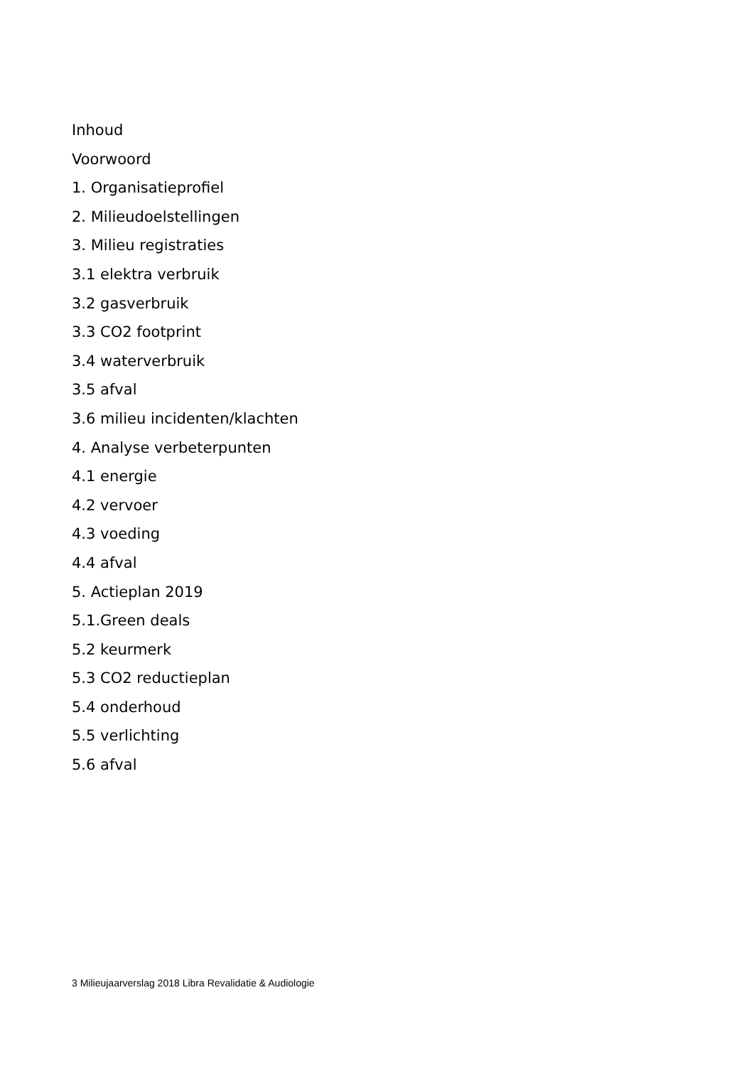Inhoud
Voorwoord
1. Organisatieprofiel
2. Milieudoelstellingen
3. Milieu registraties
3.1 elektra verbruik
3.2 gasverbruik
3.3 CO2 footprint
3.4 waterverbruik
3.5 afval
3.6 milieu incidenten/klachten
4. Analyse verbeterpunten
4.1 energie
4.2 vervoer
4.3 voeding
4.4 afval
5. Actieplan 2019
5.1.Green deals
5.2 keurmerk
5.3 CO2 reductieplan
5.4 onderhoud
5.5 verlichting
5.6 afval
3 Milieujaarverslag 2018 Libra Revalidatie & Audiologie